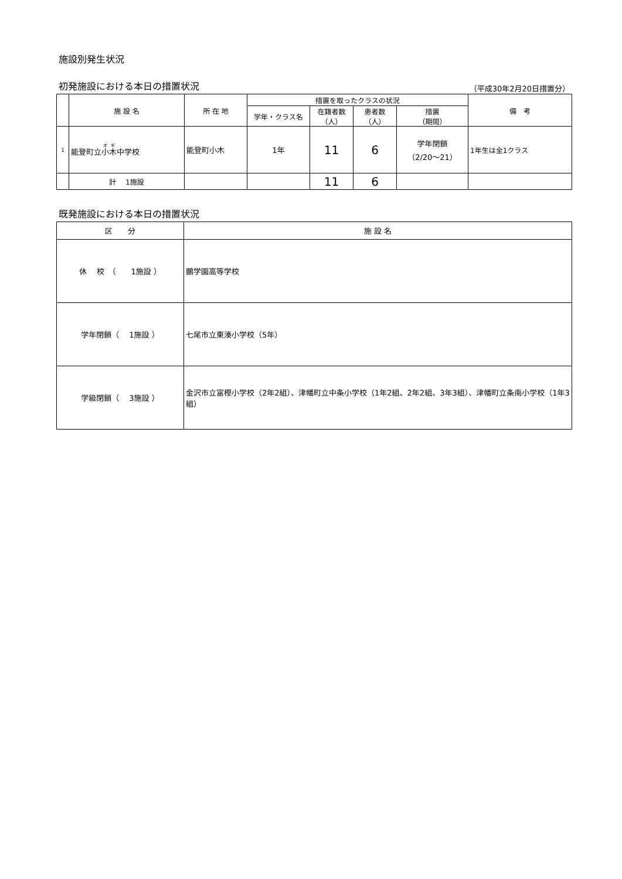施設別発生状況
初発施設における本日の措置状況
（平成30年2月20日措置分）
| | 施 設 名 | 所 在 地 | 措置を取ったクラスの状況 | | | | 備 考 |
| --- | --- | --- | --- | --- | --- | --- | --- |
| | | | 学年・クラス名 | 在籍者数 （人） | 患者数（人） | 措置 （期間） | |
| 1 | 能登町立 小木 中学校 | 能登町小木 | 1年 | 11 | 6 | 学年閉鎖 （2/20～21） | 1年生は全1クラス |
| | 計 1施設 | | | 11 | 6 | | |
既発施設における本日の措置状況
| 区 分 | 施 設 名 |
| --- | --- |
| 休 校 （ 1施設 ） | 鵬学園高等学校 |
| 学年閉鎖（ 1施設 ） | 七尾市立東湊小学校（5年） |
| 学級閉鎖（ 3施設 ） | 金沢市立富樫小学校（2年2組）、津幡町立中条小学校（1年2組、2年2組、3年3組）、津幡町立条南小学校（1年3組） |